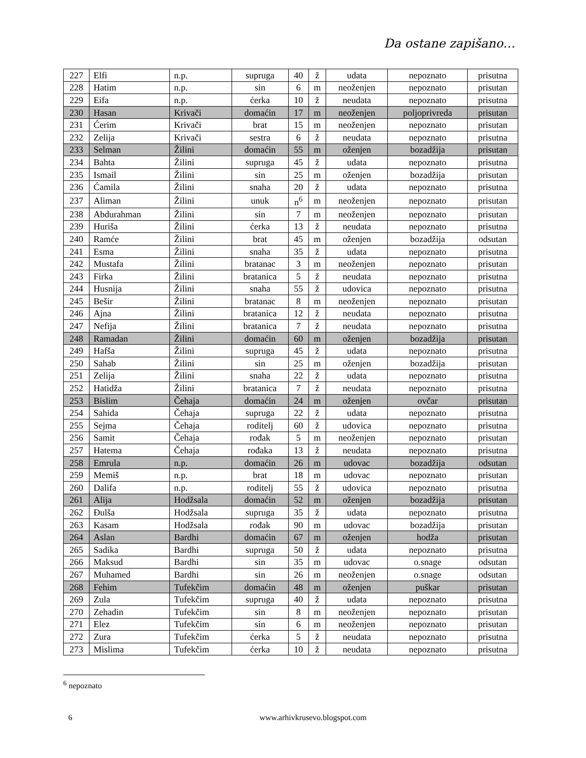Da ostane zapišano…
| 227 | Elfi | n.p. | supruga | 40 | ž | udata | nepoznato | prisutna |
| 228 | Hatim | n.p. | sin | 6 | m | neoženjen | nepoznato | prisutan |
| 229 | Eifa | n.p. | ćerka | 10 | ž | neudata | nepoznato | prisutna |
| 230 | Hasan | Krivači | domaćin | 17 | m | neoženjen | poljoprivreda | prisutan |
| 231 | Ćerim | Krivači | brat | 15 | m | neoženjen | nepoznato | prisutan |
| 232 | Zelija | Krivači | sestra | 6 | ž | neudata | nepoznato | prisutna |
| 233 | Selman | Žilini | domaćin | 55 | m | oženjen | bozadžija | prisutan |
| 234 | Bahta | Žilini | supruga | 45 | ž | udata | nepoznato | prisutna |
| 235 | Ismail | Žilini | sin | 25 | m | oženjen | bozadžija | prisutan |
| 236 | Ćamila | Žilini | snaha | 20 | ž | udata | nepoznato | prisutna |
| 237 | Aliman | Žilini | unuk | n<sup>6</sup> | m | neoženjen | nepoznato | prisutan |
| 238 | Abdurahman | Žilini | sin | 7 | m | neoženjen | nepoznato | prisutan |
| 239 | Huriša | Žilini | ćerka | 13 | ž | neudata | nepoznato | prisutna |
| 240 | Ramće | Žilini | brat | 45 | m | oženjen | bozadžija | odsutan |
| 241 | Esma | Žilini | snaha | 35 | ž | udata | nepoznato | prisutna |
| 242 | Mustafa | Žilini | bratanac | 3 | m | neoženjen | nepoznato | prisutan |
| 243 | Firka | Žilini | bratanica | 5 | ž | neudata | nepoznato | prisutna |
| 244 | Husnija | Žilini | snaha | 55 | ž | udovica | nepoznato | prisutna |
| 245 | Bešir | Žilini | bratanac | 8 | m | neoženjen | nepoznato | prisutan |
| 246 | Ajna | Žilini | bratanica | 12 | ž | neudata | nepoznato | prisutna |
| 247 | Nefija | Žilini | bratanica | 7 | ž | neudata | nepoznato | prisutna |
| 248 | Ramadan | Žilini | domaćin | 60 | m | oženjen | bozadžija | prisutan |
| 249 | Hafša | Žilini | supruga | 45 | ž | udata | nepoznato | prisutna |
| 250 | Sahab | Žilini | sin | 25 | m | oženjen | bozadžija | prisutan |
| 251 | Zelija | Žilini | snaha | 22 | ž | udata | nepoznato | prisutna |
| 252 | Hatidža | Žilini | bratanica | 7 | ž | neudata | nepoznato | prisutna |
| 253 | Bislim | Čehaja | domaćin | 24 | m | oženjen | ovčar | prisutan |
| 254 | Sahida | Čehaja | supruga | 22 | ž | udata | nepoznato | prisutna |
| 255 | Sejma | Čehaja | roditelj | 60 | ž | udovica | nepoznato | prisutna |
| 256 | Samit | Čehaja | rođak | 5 | m | neoženjen | nepoznato | prisutan |
| 257 | Hatema | Čehaja | rođaka | 13 | ž | neudata | nepoznato | prisutna |
| 258 | Emrula | n.p. | domaćin | 26 | m | udovac | bozadžija | odsutan |
| 259 | Memiš | n.p. | brat | 18 | m | udovac | nepoznato | prisutan |
| 260 | Dalifa | n.p. | roditelj | 55 | ž | udovica | nepoznato | prisutna |
| 261 | Alija | Hodžsala | domaćin | 52 | m | oženjen | bozadžija | prisutan |
| 262 | Đulša | Hodžsala | supruga | 35 | ž | udata | nepoznato | prisutna |
| 263 | Kasam | Hodžsala | rođak | 90 | m | udovac | bozadžija | prisutan |
| 264 | Aslan | Bardhi | domaćin | 67 | m | oženjen | hodža | prisutan |
| 265 | Sadika | Bardhi | supruga | 50 | ž | udata | nepoznato | prisutna |
| 266 | Maksud | Bardhi | sin | 35 | m | udovac | o.snage | odsutan |
| 267 | Muhamed | Bardhi | sin | 26 | m | neoženjen | o.snage | odsutan |
| 268 | Fehim | Tufekčim | domaćin | 48 | m | oženjen | puškar | prisutan |
| 269 | Zula | Tufekčim | supruga | 40 | ž | udata | nepoznato | prisutna |
| 270 | Zehadin | Tufekčim | sin | 8 | m | neoženjen | nepoznato | prisutan |
| 271 | Elez | Tufekčim | sin | 6 | m | neoženjen | nepoznato | prisutan |
| 272 | Zura | Tufekčim | ćerka | 5 | ž | neudata | nepoznato | prisutna |
| 273 | Mislima | Tufekčim | ćerka | 10 | ž | neudata | nepoznato | prisutna |
<sup>6</sup> nepoznato
6 www.arhivkrusevo.blogspot.com